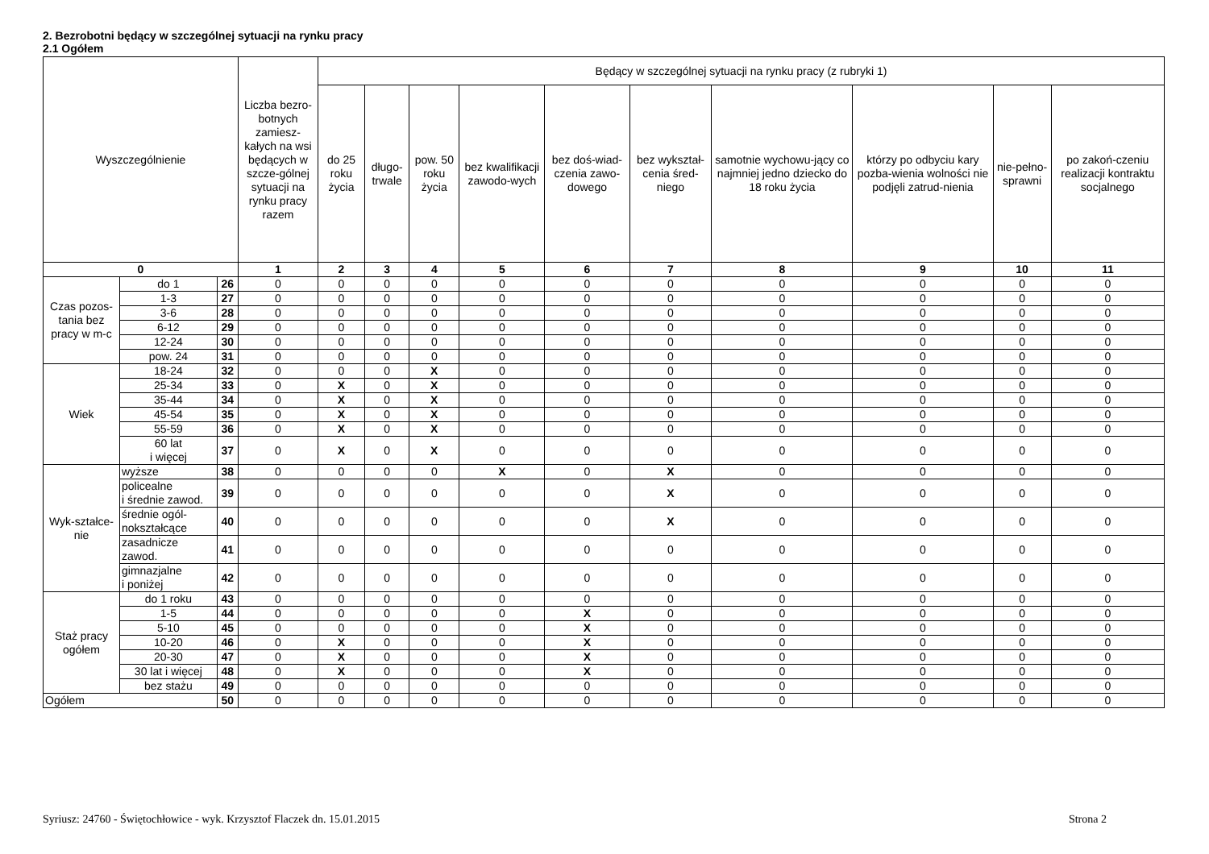2. Bezrobotni będący w szczególnej sytuacji na rynku pracy
2.1 Ogółem
| Wyszczególnienie | | | Liczba bezro-botnych zamiesz-kałych na wsi będących w szcze-gólnej sytuacji na rynku pracy razem | Będący w szczególnej sytuacji na rynku pracy (z rubryki 1) | | | | | | | | | |
| --- | --- | --- | --- | --- | --- | --- | --- | --- | --- | --- | --- | --- | --- |
| | | | | do 25 roku życia | długo-trwale | pow. 50 roku życia | bez kwalifikacji zawodo-wych | bez doś-wiad-czenia zawo-dowego | bez wykształ-cenia śred-niego | samotnie wychowu-jący co najmniej jedno dziecko do 18 roku życia | którzy po odbyciu kary pozba-wienia wolności nie podjęli zatrud-nienia | nie-pełno-sprawni | po zakoń-czeniu realizacji kontraktu socjalnego |
| 0 | | | 1 | 2 | 3 | 4 | 5 | 6 | 7 | 8 | 9 | 10 | 11 |
| Czas pozos-tania bez pracy w m-c | do 1 | 26 | 0 | 0 | 0 | 0 | 0 | 0 | 0 | 0 | 0 | 0 | 0 |
| | 1-3 | 27 | 0 | 0 | 0 | 0 | 0 | 0 | 0 | 0 | 0 | 0 | 0 |
| | 3-6 | 28 | 0 | 0 | 0 | 0 | 0 | 0 | 0 | 0 | 0 | 0 | 0 |
| | 6-12 | 29 | 0 | 0 | 0 | 0 | 0 | 0 | 0 | 0 | 0 | 0 | 0 |
| | 12-24 | 30 | 0 | 0 | 0 | 0 | 0 | 0 | 0 | 0 | 0 | 0 | 0 |
| | pow. 24 | 31 | 0 | 0 | 0 | 0 | 0 | 0 | 0 | 0 | 0 | 0 | 0 |
| Wiek | 18-24 | 32 | 0 | 0 | 0 | X | 0 | 0 | 0 | 0 | 0 | 0 | 0 |
| | 25-34 | 33 | 0 | X | 0 | X | 0 | 0 | 0 | 0 | 0 | 0 | 0 |
| | 35-44 | 34 | 0 | X | 0 | X | 0 | 0 | 0 | 0 | 0 | 0 | 0 |
| | 45-54 | 35 | 0 | X | 0 | X | 0 | 0 | 0 | 0 | 0 | 0 | 0 |
| | 55-59 | 36 | 0 | X | 0 | X | 0 | 0 | 0 | 0 | 0 | 0 | 0 |
| | 60 lat i więcej | 37 | 0 | X | 0 | X | 0 | 0 | 0 | 0 | 0 | 0 | 0 |
| Wyk-ształce-nie | wyższe | 38 | 0 | 0 | 0 | 0 | X | 0 | X | 0 | 0 | 0 | 0 |
| | policealne i średnie zawod. | 39 | 0 | 0 | 0 | 0 | 0 | 0 | X | 0 | 0 | 0 | 0 |
| | średnie ogól- nokształcące | 40 | 0 | 0 | 0 | 0 | 0 | 0 | X | 0 | 0 | 0 | 0 |
| | zasadnicze zawod. | 41 | 0 | 0 | 0 | 0 | 0 | 0 | 0 | 0 | 0 | 0 | 0 |
| | gimnazjalne i poniżej | 42 | 0 | 0 | 0 | 0 | 0 | 0 | 0 | 0 | 0 | 0 | 0 |
| Staż pracy ogółem | do 1 roku | 43 | 0 | 0 | 0 | 0 | 0 | 0 | 0 | 0 | 0 | 0 | 0 |
| | 1-5 | 44 | 0 | 0 | 0 | 0 | 0 | X | 0 | 0 | 0 | 0 | 0 |
| | 5-10 | 45 | 0 | 0 | 0 | 0 | 0 | X | 0 | 0 | 0 | 0 | 0 |
| | 10-20 | 46 | 0 | X | 0 | 0 | 0 | X | 0 | 0 | 0 | 0 | 0 |
| | 20-30 | 47 | 0 | X | 0 | 0 | 0 | X | 0 | 0 | 0 | 0 | 0 |
| | 30 lat i więcej | 48 | 0 | X | 0 | 0 | 0 | X | 0 | 0 | 0 | 0 | 0 |
| | bez stażu | 49 | 0 | 0 | 0 | 0 | 0 | 0 | 0 | 0 | 0 | 0 | 0 |
| Ogółem | | 50 | 0 | 0 | 0 | 0 | 0 | 0 | 0 | 0 | 0 | 0 | 0 |
Syriusz: 24760 - Świętochłowice - wyk. Krzysztof Flaczek dn. 15.01.2015 Strona 2